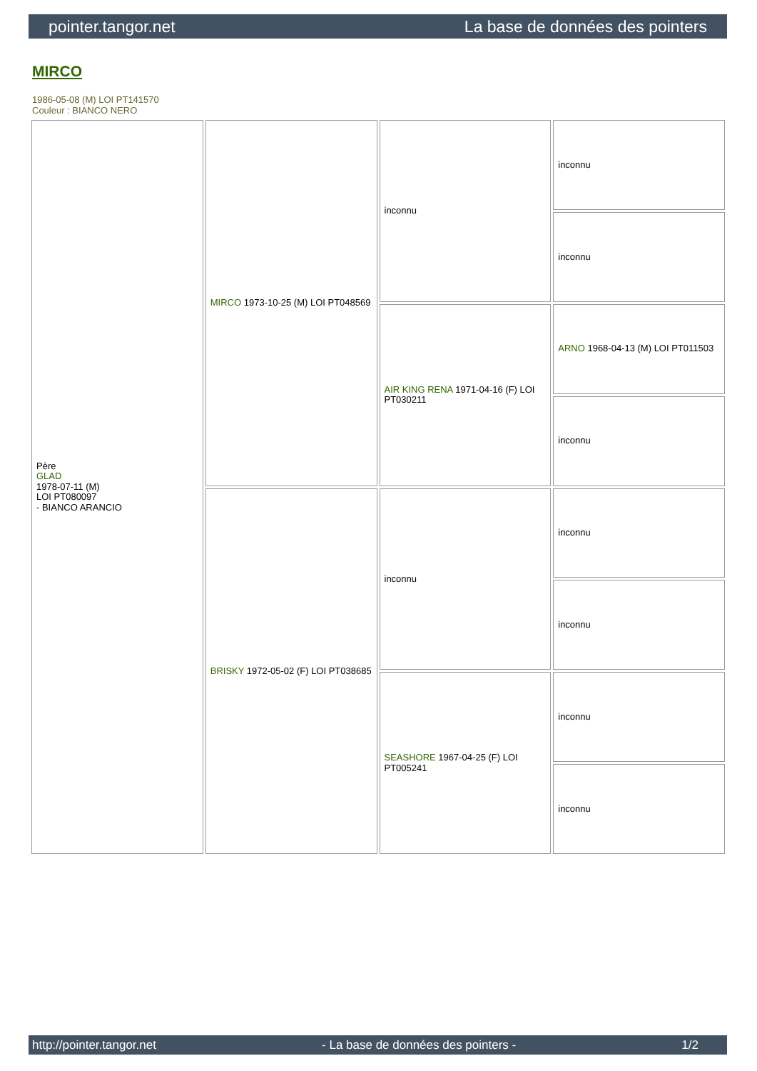pointer.tangor.net La base de données des pointers
MIRCO
1986-05-08 (M) LOI PT141570
Couleur : BIANCO NERO
| Père GLAD 1978-07-11 (M) LOI PT080097 - BIANCO ARANCIO | MIRCO 1973-10-25 (M) LOI PT048569 | inconnu | inconnu |
| | | | inconnu |
| | | AIR KING RENA 1971-04-16 (F) LOI PT030211 | ARNO 1968-04-13 (M) LOI PT011503 |
| | | | inconnu |
| | BRISKY 1972-05-02 (F) LOI PT038685 | inconnu | inconnu |
| | | | inconnu |
| | | SEASHORE 1967-04-25 (F) LOI PT005241 | inconnu |
| | | | inconnu |
http://pointer.tangor.net - La base de données des pointers - 1/2